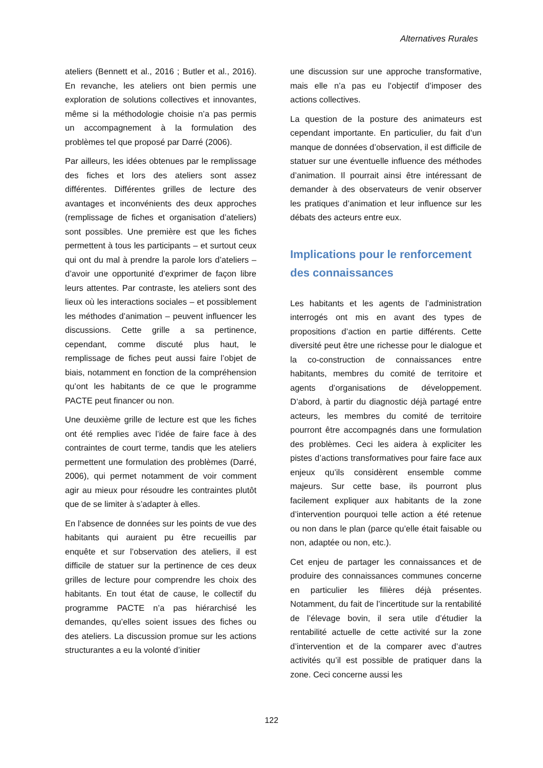Alternatives Rurales
ateliers (Bennett et al., 2016 ; Butler et al., 2016). En revanche, les ateliers ont bien permis une exploration de solutions collectives et innovantes, même si la méthodologie choisie n’a pas permis un accompagnement à la formulation des problèmes tel que proposé par Darré (2006).
Par ailleurs, les idées obtenues par le remplissage des fiches et lors des ateliers sont assez différentes. Différentes grilles de lecture des avantages et inconvénients des deux approches (remplissage de fiches et organisation d’ateliers) sont possibles. Une première est que les fiches permettent à tous les participants – et surtout ceux qui ont du mal à prendre la parole lors d’ateliers – d’avoir une opportunité d’exprimer de façon libre leurs attentes. Par contraste, les ateliers sont des lieux où les interactions sociales – et possiblement les méthodes d’animation – peuvent influencer les discussions. Cette grille a sa pertinence, cependant, comme discuté plus haut, le remplissage de fiches peut aussi faire l’objet de biais, notamment en fonction de la compréhension qu’ont les habitants de ce que le programme PACTE peut financer ou non.
Une deuxième grille de lecture est que les fiches ont été remplies avec l’idée de faire face à des contraintes de court terme, tandis que les ateliers permettent une formulation des problèmes (Darré, 2006), qui permet notamment de voir comment agir au mieux pour résoudre les contraintes plutôt que de se limiter à s’adapter à elles.
En l’absence de données sur les points de vue des habitants qui auraient pu être recueillis par enquête et sur l’observation des ateliers, il est difficile de statuer sur la pertinence de ces deux grilles de lecture pour comprendre les choix des habitants. En tout état de cause, le collectif du programme PACTE n’a pas hiérarchisé les demandes, qu’elles soient issues des fiches ou des ateliers. La discussion promue sur les actions structurantes a eu la volonté d’initier
une discussion sur une approche transformative, mais elle n’a pas eu l’objectif d’imposer des actions collectives.
La question de la posture des animateurs est cependant importante. En particulier, du fait d’un manque de données d’observation, il est difficile de statuer sur une éventuelle influence des méthodes d’animation. Il pourrait ainsi être intéressant de demander à des observateurs de venir observer les pratiques d’animation et leur influence sur les débats des acteurs entre eux.
Implications pour le renforcement des connaissances
Les habitants et les agents de l’administration interrogés ont mis en avant des types de propositions d’action en partie différents. Cette diversité peut être une richesse pour le dialogue et la co-construction de connaissances entre habitants, membres du comité de territoire et agents d’organisations de développement. D’abord, à partir du diagnostic déjà partagé entre acteurs, les membres du comité de territoire pourront être accompagnés dans une formulation des problèmes. Ceci les aidera à expliciter les pistes d’actions transformatives pour faire face aux enjeux qu’ils considèrent ensemble comme majeurs. Sur cette base, ils pourront plus facilement expliquer aux habitants de la zone d’intervention pourquoi telle action a été retenue ou non dans le plan (parce qu’elle était faisable ou non, adaptée ou non, etc.).
Cet enjeu de partager les connaissances et de produire des connaissances communes concerne en particulier les filières déjà présentes. Notamment, du fait de l’incertitude sur la rentabilité de l’élevage bovin, il sera utile d’étudier la rentabilité actuelle de cette activité sur la zone d’intervention et de la comparer avec d’autres activités qu’il est possible de pratiquer dans la zone. Ceci concerne aussi les
122